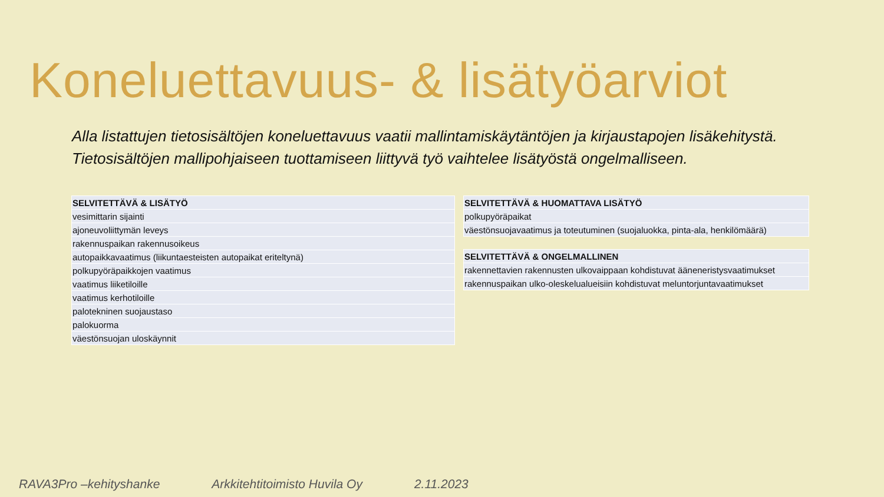Koneluettavuus- & lisätyöarviot
Alla listattujen tietosisältöjen koneluettavuus vaatii mallintamiskäytäntöjen ja kirjaustapojen lisäkehitystä.
Tietosisältöjen mallipohjaiseen tuottamiseen liittyvä työ vaihtelee lisätyöstä ongelmalliseen.
| SELVITETTÄVÄ & LISÄTYÖ |
| --- |
| vesimittarin sijainti |
| ajoneuvoliittymän leveys |
| rakennuspaikan rakennusoikeus |
| autopaikkavaatimus (liikuntaesteisten autopaikat eriteltynä) |
| polkupyöräpaikkojen vaatimus |
| vaatimus liiketiloille |
| vaatimus kerhotiloille |
| palotekninen suojaustaso |
| palokuorma |
| väestönsuojan uloskäynnit |
| SELVITETTÄVÄ & HUOMATTAVA LISÄTYÖ |
| --- |
| polkupyöräpaikat |
| väestönsuojavaatimus ja toteutuminen (suojaluokka, pinta-ala, henkilömäärä) |
| SELVITETTÄVÄ & ONGELMALLINEN |
| --- |
| rakennettavien rakennusten ulkovaippaan kohdistuvat ääneneristysvaatimukset |
| rakennuspaikan ulko-oleskelualueisiin kohdistuvat meluntorjuntavaatimukset |
RAVA3Pro –kehityshanke Arkkitehtitoimisto Huvila Oy 2.11.2023